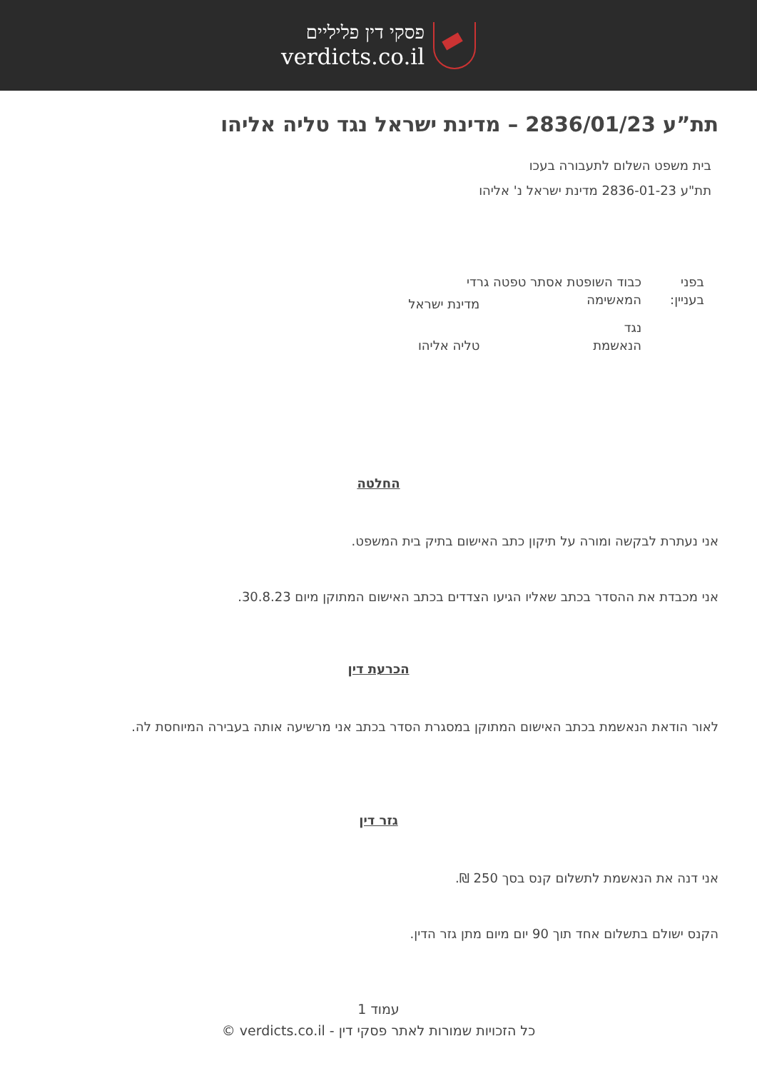פסקי דין פליליים
verdicts.co.il
תת”ע 2836/01/23 – מדינת ישראל נגד טליה אליהו
בית משפט השלום לתעבורה בעכו
תת"ע 2836-01-23 מדינת ישראל נ' אליהו
| בפני | כבוד השופטת אסתר טפטה גרדי | |
| בעניין: | המאשימה | מדינת ישראל |
| | נגד | |
| | הנאשמת | טליה אליהו |
החלטה
אני נעתרת לבקשה ומורה על תיקון כתב האישום בתיק בית המשפט.
אני מכבדת את ההסדר בכתב שאליו הגיעו הצדדים בכתב האישום המתוקן מיום 30.8.23.
הכרעת דין
לאור הודאת הנאשמת בכתב האישום המתוקן במסגרת הסדר בכתב אני מרשיעה אותה בעבירה המיוחסת לה.
גזר דין
אני דנה את הנאשמת לתשלום קנס בסך 250 ₪.
הקנס ישולם בתשלום אחד תוך 90 יום מיום מתן גזר הדין.
עמוד 1
כל הזכויות שמורות לאתר פסקי דין - verdicts.co.il ©